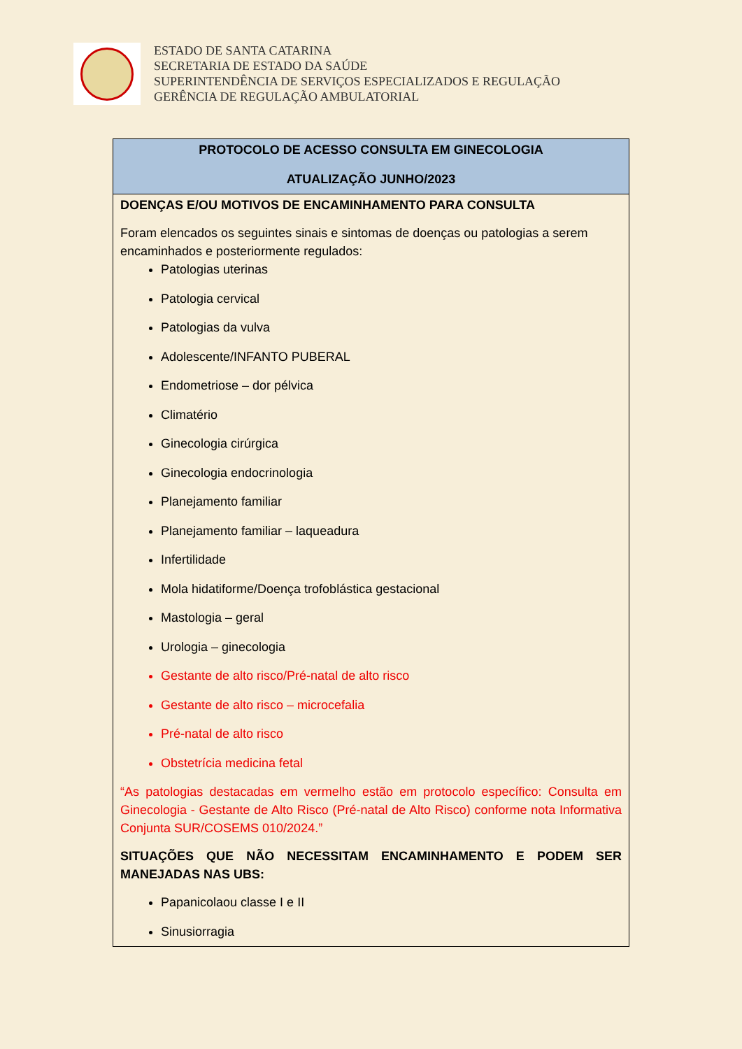ESTADO DE SANTA CATARINA
SECRETARIA DE ESTADO DA SAÚDE
SUPERINTENDÊNCIA DE SERVIÇOS ESPECIALIZADOS E REGULAÇÃO
GERÊNCIA DE REGULAÇÃO AMBULATORIAL
| PROTOCOLO DE ACESSO CONSULTA EM GINECOLOGIA ATUALIZAÇÃO JUNHO/2023 |
| DOENÇAS E/OU MOTIVOS DE ENCAMINHAMENTO PARA CONSULTA Foram elencados os seguintes sinais e sintomas de doenças ou patologias a serem encaminhados e posteriormente regulados: Patologias uterinas Patologia cervical Patologias da vulva Adolescente/INFANTO PUBERAL Endometriose – dor pélvica Climatério Ginecologia cirúrgica Ginecologia endocrinologia Planejamento familiar Planejamento familiar – laqueadura Infertilidade Mola hidatiforme/Doença trofoblástica gestacional Mastologia – geral Urologia – ginecologia Gestante de alto risco/Pré-natal de alto risco Gestante de alto risco – microcefalia Pré-natal de alto risco Obstetrícia medicina fetal “As patologias destacadas em vermelho estão em protocolo específico: Consulta em Ginecologia - Gestante de Alto Risco (Pré-natal de Alto Risco) conforme nota Informativa Conjunta SUR/COSEMS 010/2024.” SITUAÇÕES QUE NÃO NECESSITAM ENCAMINHAMENTO E PODEM SER MANEJADAS NAS UBS: Papanicolaou classe I e II Sinusiorragia |